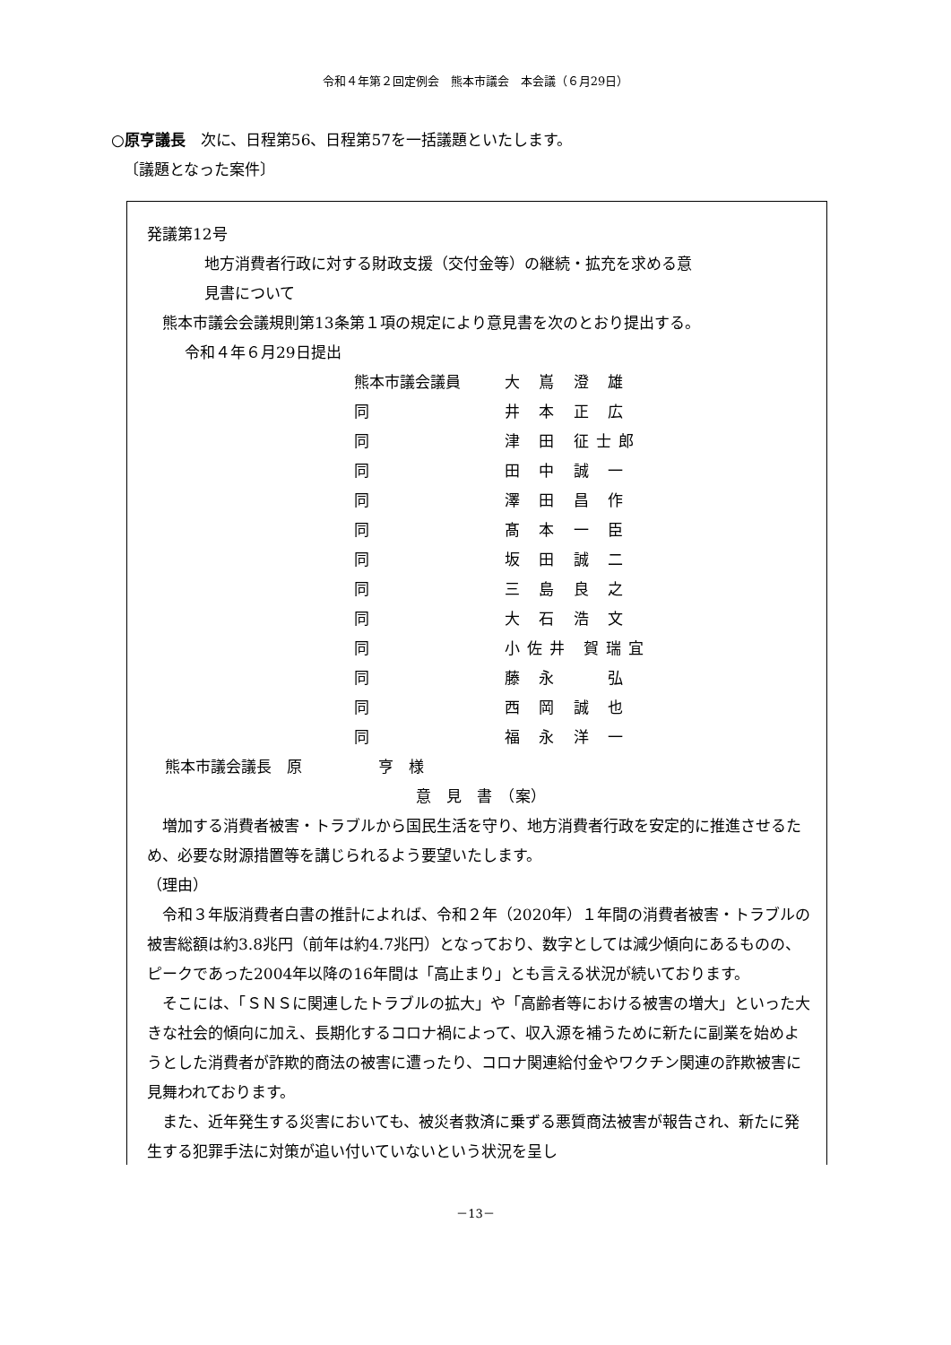令和４年第２回定例会　熊本市議会　本会議（６月29日）
○原亨議長　次に、日程第56、日程第57を一括議題といたします。
〔議題となった案件〕
発議第12号
地方消費者行政に対する財政支援（交付金等）の継続・拡充を求める意
見書について
熊本市議会会議規則第13条第１項の規定により意見書を次のとおり提出する。
令和４年６月29日提出
熊本市議会議員 大 嶌 澄 雄
同 井 本 正 広
同 津 田 征士郎
同 田 中 誠 一
同 澤 田 昌 作
同 髙 本 一 臣
同 坂 田 誠 二
同 三 島 良 之
同 大 石 浩 文
同 小佐井 賀瑞宜
同 藤 永 　 弘
同 西 岡 誠 也
同 福 永 洋 一
熊本市議会議長　原　　　　　亨　様
意　見　書　（案）
増加する消費者被害・トラブルから国民生活を守り、地方消費者行政を安定的に推進させるため、必要な財源措置等を講じられるよう要望いたします。
（理由）
令和３年版消費者白書の推計によれば、令和２年（2020年）１年間の消費者被害・トラブルの被害総額は約3.8兆円（前年は約4.7兆円）となっており、数字としては減少傾向にあるものの、ピークであった2004年以降の16年間は「高止まり」とも言える状況が続いております。
そこには、「ＳＮＳに関連したトラブルの拡大」や「高齢者等における被害の増大」といった大きな社会的傾向に加え、長期化するコロナ禍によって、収入源を補うために新たに副業を始めようとした消費者が詐欺的商法の被害に遭ったり、コロナ関連給付金やワクチン関連の詐欺被害に見舞われております。
また、近年発生する災害においても、被災者救済に乗ずる悪質商法被害が報告され、新たに発生する犯罪手法に対策が追い付いていないという状況を呈し
－13－